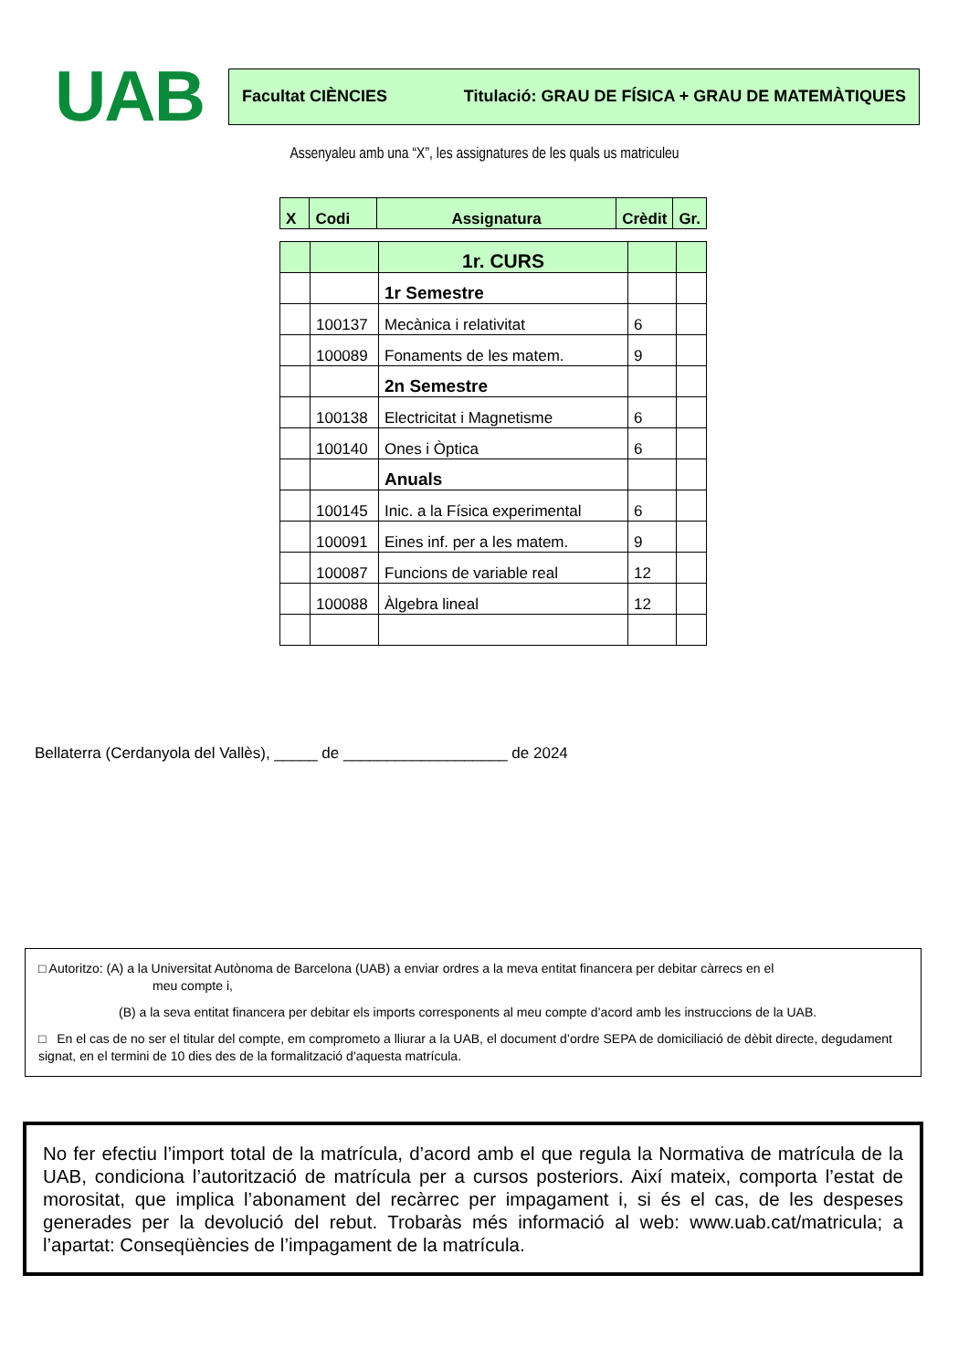UAB
Facultat CIÈNCIES Titulació: GRAU DE FÍSICA + GRAU DE MATEMÀTIQUES
Assenyaleu amb una “X”, les assignatures de les quals us matriculeu
| X | Codi | Assignatura | Crèdit | Gr. |
| --- | --- | --- | --- | --- |
| | | 1r. CURS | | |
| | | 1r Semestre | | |
| | 100137 | Mecànica i relativitat | 6 | |
| | 100089 | Fonaments de les matem. | 9 | |
| | | 2n Semestre | | |
| | 100138 | Electricitat i Magnetisme | 6 | |
| | 100140 | Ones i Òptica | 6 | |
| | | Anuals | | |
| | 100145 | Inic. a la Física experimental | 6 | |
| | 100091 | Eines inf. per a les matem. | 9 | |
| | 100087 | Funcions de variable real | 12 | |
| | 100088 | Àlgebra lineal | 12 | |
Bellaterra (Cerdanyola del Vallès), _____ de ___________________ de 2024
□ Autoritzo: (A) a la Universitat Autònoma de Barcelona (UAB) a enviar ordres a la meva entitat financera per debitar càrrecs en el
meu compte i,
(B) a la seva entitat financera per debitar els imports corresponents al meu compte d’acord amb les instruccions de la UAB.
□ En el cas de no ser el titular del compte, em comprometo a lliurar a la UAB, el document d’ordre SEPA de domiciliació de dèbit directe, degudament signat, en el termini de 10 dies des de la formalització d’aquesta matrícula.
No fer efectiu l’import total de la matrícula, d’acord amb el que regula la Normativa de matrícula de la UAB, condiciona l’autorització de matrícula per a cursos posteriors. Així mateix, comporta l’estat de morositat, que implica l’abonament del recàrrec per impagament i, si és el cas, de les despeses generades per la devolució del rebut. Trobaràs més informació al web: www.uab.cat/matricula; a l’apartat: Conseqüències de l’impagament de la matrícula.